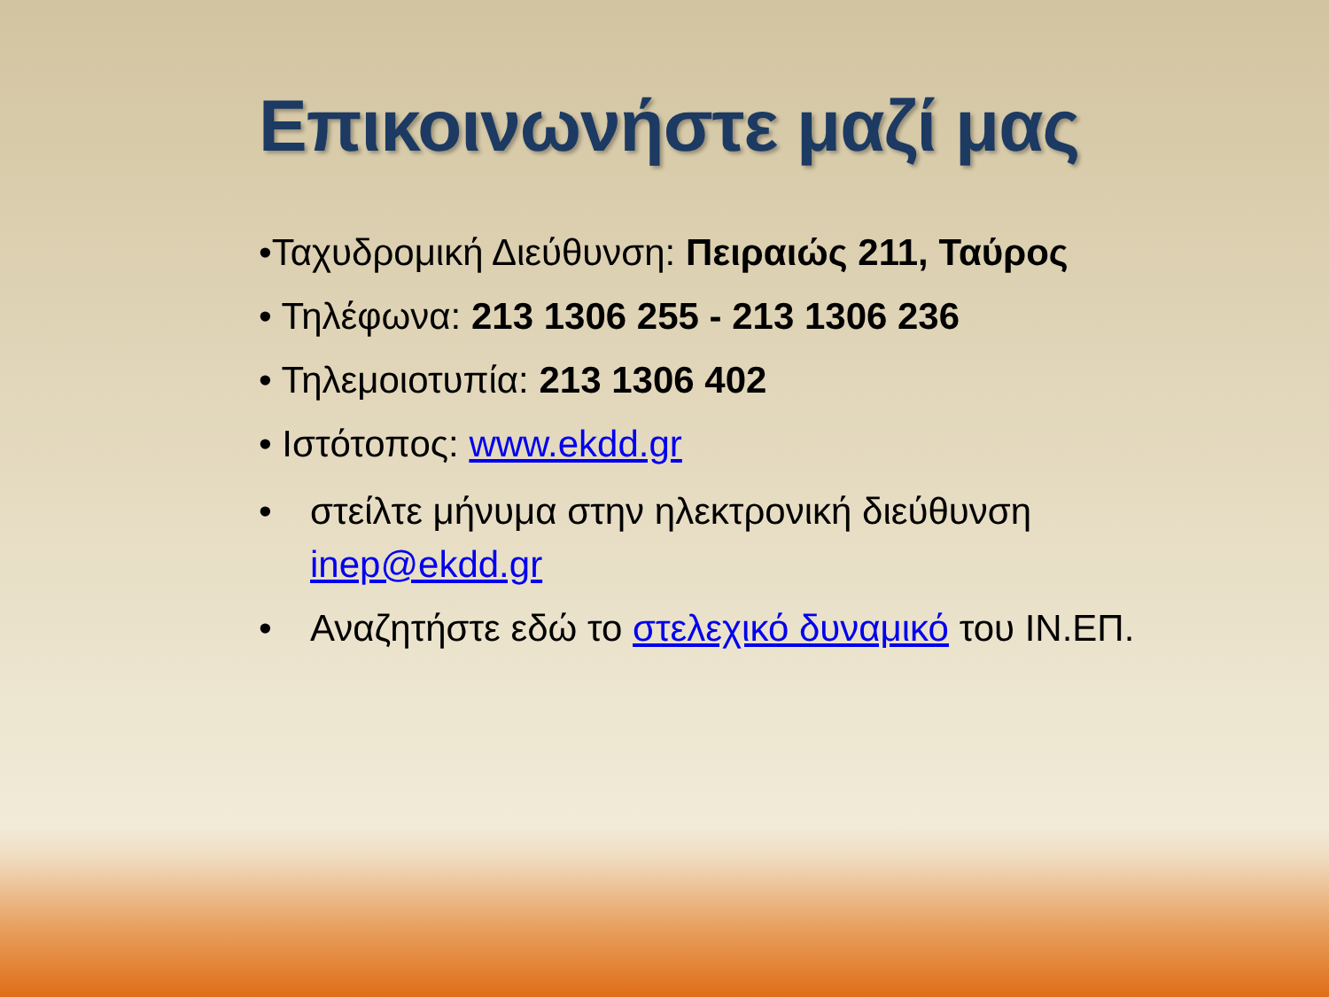Επικοινωνήστε μαζί μας
•Ταχυδρομική Διεύθυνση: Πειραιώς 211, Ταύρος
• Τηλέφωνα: 213 1306 255 - 213 1306 236
• Τηλεμοιοτυπία: 213 1306 402
• Ιστότοπος: www.ekdd.gr
• στείλτε μήνυμα στην ηλεκτρονική διεύθυνση inep@ekdd.gr
• Αναζητήστε εδώ το στελεχικό δυναμικό του ΙΝ.ΕΠ.